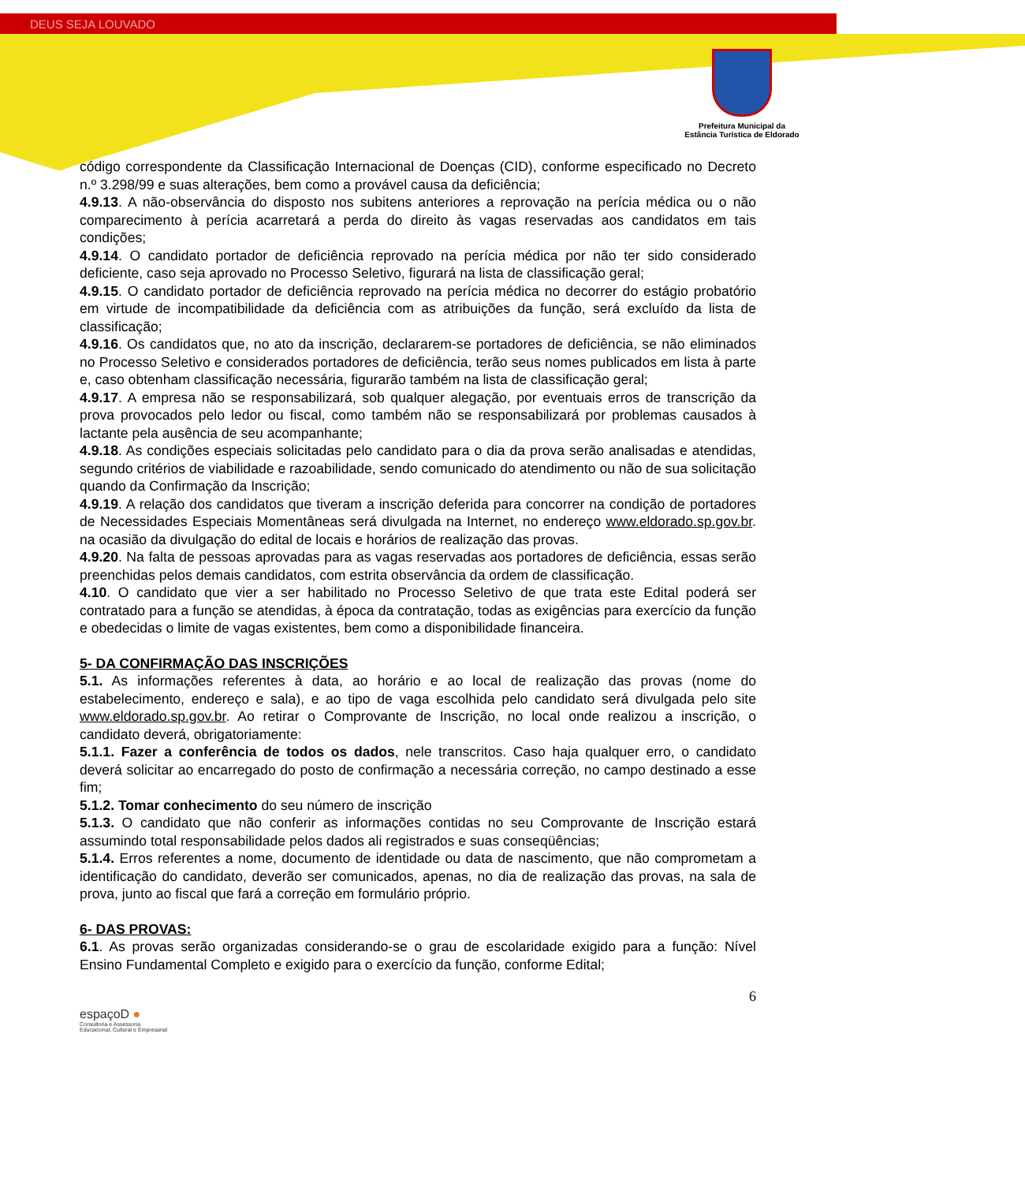DEUS SEJA LOUVADO
Prefeitura Municipal da
Estância Turística de Eldorado
código correspondente da Classificação Internacional de Doenças (CID), conforme especificado no Decreto n.º 3.298/99 e suas alterações, bem como a provável causa da deficiência;
4.9.13. A não-observância do disposto nos subitens anteriores a reprovação na perícia médica ou o não comparecimento à perícia acarretará a perda do direito às vagas reservadas aos candidatos em tais condições;
4.9.14. O candidato portador de deficiência reprovado na perícia médica por não ter sido considerado deficiente, caso seja aprovado no Processo Seletivo, figurará na lista de classificação geral;
4.9.15. O candidato portador de deficiência reprovado na perícia médica no decorrer do estágio probatório em virtude de incompatibilidade da deficiência com as atribuições da função, será excluído da lista de classificação;
4.9.16. Os candidatos que, no ato da inscrição, declararem-se portadores de deficiência, se não eliminados no Processo Seletivo e considerados portadores de deficiência, terão seus nomes publicados em lista à parte e, caso obtenham classificação necessária, figurarão também na lista de classificação geral;
4.9.17. A empresa não se responsabilizará, sob qualquer alegação, por eventuais erros de transcrição da prova provocados pelo ledor ou fiscal, como também não se responsabilizará por problemas causados à lactante pela ausência de seu acompanhante;
4.9.18. As condições especiais solicitadas pelo candidato para o dia da prova serão analisadas e atendidas, segundo critérios de viabilidade e razoabilidade, sendo comunicado do atendimento ou não de sua solicitação quando da Confirmação da Inscrição;
4.9.19. A relação dos candidatos que tiveram a inscrição deferida para concorrer na condição de portadores de Necessidades Especiais Momentâneas será divulgada na Internet, no endereço www.eldorado.sp.gov.br. na ocasião da divulgação do edital de locais e horários de realização das provas.
4.9.20. Na falta de pessoas aprovadas para as vagas reservadas aos portadores de deficiência, essas serão preenchidas pelos demais candidatos, com estrita observância da ordem de classificação.
4.10. O candidato que vier a ser habilitado no Processo Seletivo de que trata este Edital poderá ser contratado para a função se atendidas, à época da contratação, todas as exigências para exercício da função e obedecidas o limite de vagas existentes, bem como a disponibilidade financeira.
5- DA CONFIRMAÇÃO DAS INSCRIÇÕES
5.1. As informações referentes à data, ao horário e ao local de realização das provas (nome do estabelecimento, endereço e sala), e ao tipo de vaga escolhida pelo candidato será divulgada pelo site www.eldorado.sp.gov.br. Ao retirar o Comprovante de Inscrição, no local onde realizou a inscrição, o candidato deverá, obrigatoriamente:
5.1.1. Fazer a conferência de todos os dados, nele transcritos. Caso haja qualquer erro, o candidato deverá solicitar ao encarregado do posto de confirmação a necessária correção, no campo destinado a esse fim;
5.1.2. Tomar conhecimento do seu número de inscrição
5.1.3. O candidato que não conferir as informações contidas no seu Comprovante de Inscrição estará assumindo total responsabilidade pelos dados ali registrados e suas conseqüências;
5.1.4. Erros referentes a nome, documento de identidade ou data de nascimento, que não comprometam a identificação do candidato, deverão ser comunicados, apenas, no dia de realização das provas, na sala de prova, junto ao fiscal que fará a correção em formulário próprio.
6- DAS PROVAS:
6.1. As provas serão organizadas considerando-se o grau de escolaridade exigido para a função: Nível Ensino Fundamental Completo e exigido para o exercício da função, conforme Edital;
6
espaçoD ●
Consultoria e Assessoria
Educacional, Cultural e Empresarial